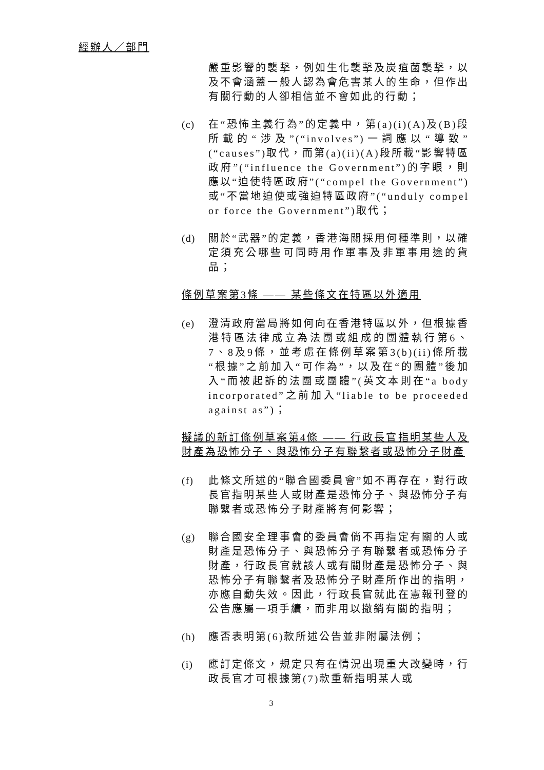經辦人／部門
嚴重影響的襲擊，例如生化襲擊及炭疽菌襲擊，以及不會涵蓋一般人認為會危害某人的生命，但作出有關行動的人卻相信並不會如此的行動；
(c) 在“恐怖主義行為”的定義中，第(a)(i)(A)及(B)段所載的“涉及”(“involves”)一詞應以“導致”(“causes”)取代，而第(a)(ii)(A)段所載“影響特區政府”(“influence the Government”)的字眼，則應以“迫使特區政府”(“compel the Government”)或“不當地迫使或強迫特區政府”(“unduly compel or force the Government”)取代；
(d) 關於“武器”的定義，香港海關採用何種準則，以確定須充公哪些可同時用作軍事及非軍事用途的貨品；
條例草案第3條 —— 某些條文在特區以外適用
(e) 澄清政府當局將如何向在香港特區以外，但根據香港特區法律成立為法團或組成的團體執行第6、7、8及9條，並考慮在條例草案第3(b)(ii)條所載“根據”之前加入“可作為”，以及在“的團體”後加入“而被起訴的法團或團體”(英文本則在“a body incorporated”之前加入“liable to be proceeded against as”)；
擬議的新訂條例草案第4條 —— 行政長官指明某些人及財產為恐怖分子、與恐怖分子有聯繫者或恐怖分子財產
(f) 此條文所述的“聯合國委員會”如不再存在，對行政長官指明某些人或財產是恐怖分子、與恐怖分子有聯繫者或恐怖分子財產將有何影響；
(g) 聯合國安全理事會的委員會倘不再指定有關的人或財產是恐怖分子、與恐怖分子有聯繫者或恐怖分子財產，行政長官就該人或有關財產是恐怖分子、與恐怖分子有聯繫者及恐怖分子財產所作出的指明，亦應自動失效。因此，行政長官就此在憲報刊登的公告應屬一項手續，而非用以撤銷有關的指明；
(h) 應否表明第(6)款所述公告並非附屬法例；
(i) 應訂定條文，規定只有在情況出現重大改變時，行政長官才可根據第(7)款重新指明某人或
3